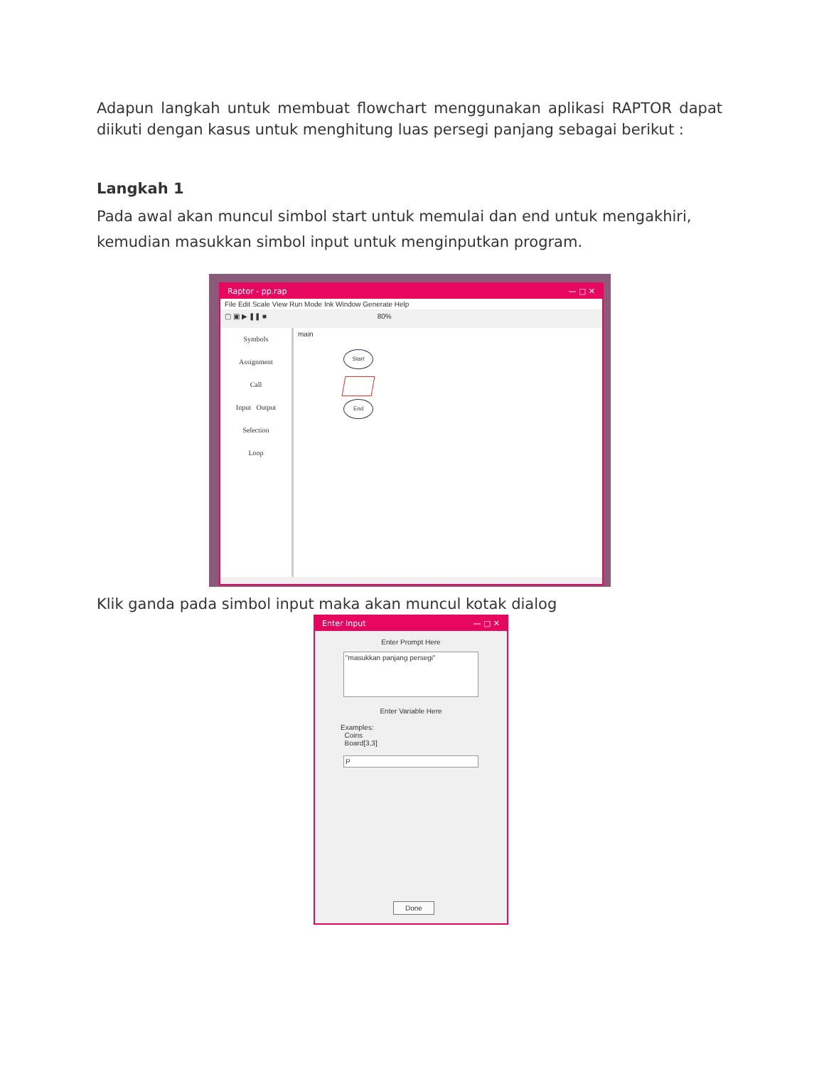Adapun langkah untuk membuat flowchart menggunakan aplikasi RAPTOR dapat diikuti dengan kasus untuk menghitung luas persegi panjang sebagai berikut :
Langkah 1
Pada awal akan muncul simbol start untuk memulai dan end untuk mengakhiri, kemudian masukkan simbol input untuk menginputkan program.
Raptor - pp.rap — □ ✕
File Edit Scale View Run Mode Ink Window Generate Help
▢ ▣ ▶ ❚❚ ■ 80%
Symbols
Assignment
Call
Input Output
Selection
Loop
main
Start
End
Klik ganda pada simbol input maka akan muncul kotak dialog
Enter Input — □ ✕
Enter Prompt Here
"masukkan panjang persegi"
Enter Variable Here
Examples:
Coins
Board[3,3]
P
Done